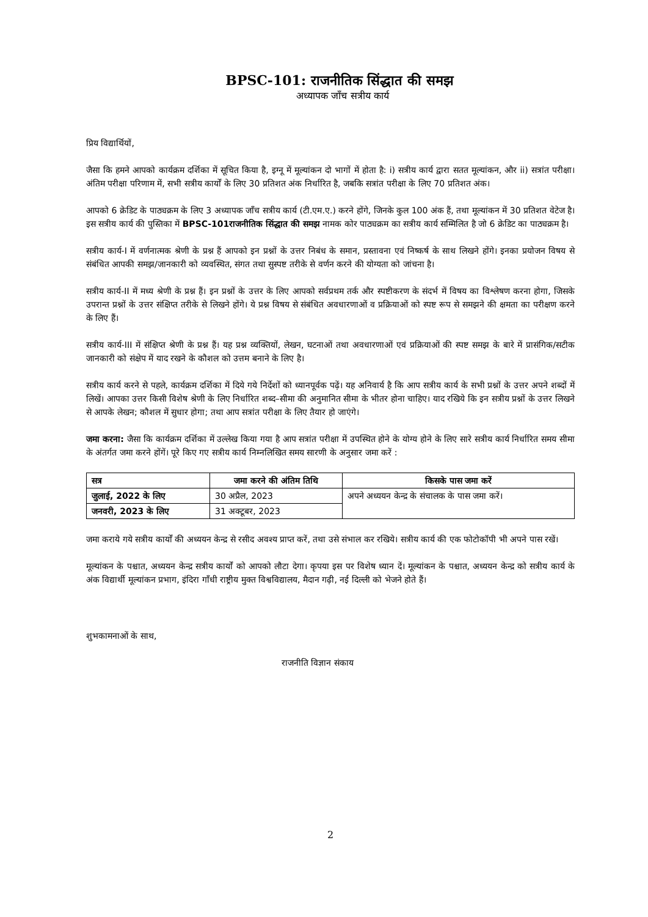BPSC-101: राजनीतिक सिंद्धात की समझ
अध्यापक जाँच सत्रीय कार्य
प्रिय विद्यार्थियों,
जैसा कि हमने आपको कार्यक्रम दर्शिका में सूचित किया है, इग्नू में मूल्यांकन दो भागों में होता है: i) सत्रीय कार्य द्वारा सतत मूल्यांकन, और ii) सत्रांत परीक्षा। अंतिम परीक्षा परिणाम में, सभी सत्रीय कार्यों के लिए 30 प्रतिशत अंक निर्धारित है, जबकि सत्रांत परीक्षा के लिए 70 प्रतिशत अंक।
आपको 6 क्रेडिट के पाठ्यक्रम के लिए 3 अध्यापक जाँच सत्रीय कार्य (टी.एम.ए.) करने होंगे, जिनके कुल 100 अंक हैं, तथा मूल्यांकन में 30 प्रतिशत वेटेज है। इस सत्रीय कार्य की पुस्तिका में BPSC-101राजनीतिक सिंद्धात की समझ नामक कोर पाठ्यक्रम का सत्रीय कार्य सम्मिलित है जो 6 क्रेडिट का पाठ्यक्रम है।
सत्रीय कार्य-I में वर्णनात्मक श्रेणी के प्रश्न हैं आपको इन प्रश्नों के उत्तर निबंध के समान, प्रस्तावना एवं निष्कर्ष के साथ लिखने होंगे। इनका प्रयोजन विषय से संबंधित आपकी समझ/जानकारी को व्यवस्थित, संगत तथा सुस्पष्ट तरीके से वर्णन करने की योग्यता को जांचना है।
सत्रीय कार्य-II में मध्य श्रेणी के प्रश्न हैं। इन प्रश्नों के उत्तर के लिए आपको सर्वप्रथम तर्क और स्पष्टीकरण के संदर्भ में विषय का विश्लेषण करना होगा, जिसके उपरान्त प्रश्नों के उत्तर संक्षिप्त तरीके से लिखने होंगे। ये प्रश्न विषय से संबंधित अवधारणाओं व प्रक्रियाओं को स्पष्ट रूप से समझने की क्षमता का परीक्षण करने के लिए हैं।
सत्रीय कार्य-III में संक्षिप्त श्रेणी के प्रश्न हैं। यह प्रश्न व्यक्तियों, लेखन, घटनाओं तथा अवधारणाओं एवं प्रक्रियाओं की स्पष्ट समझ के बारे में प्रासंगिक/सटीक जानकारी को संक्षेप में याद रखने के कौशल को उत्तम बनाने के लिए है।
सत्रीय कार्य करने से पहले, कार्यक्रम दर्शिका में दिये गये निर्देशों को ध्यानपूर्वक पढ़ें। यह अनिवार्य है कि आप सत्रीय कार्य के सभी प्रश्नों के उत्तर अपने शब्दों में लिखें। आपका उत्तर किसी विशेष श्रेणी के लिए निर्धारित शब्द–सीमा की अनुमानित सीमा के भीतर होना चाहिए। याद रखिये कि इन सत्रीय प्रश्नों के उत्तर लिखने से आपके लेखन; कौशल में सुधार होगा; तथा आप सत्रांत परीक्षा के लिए तैयार हो जाएंगे।
जमा करना: जैसा कि कार्यक्रम दर्शिका में उल्लेख किया गया है आप सत्रांत परीक्षा में उपस्थित होने के योग्य होने के लिए सारे सत्रीय कार्य निर्धारित समय सीमा के अंतर्गत जमा करने होंगें। पूरे किए गए सत्रीय कार्य निम्नलिखित समय सारणी के अनुसार जमा करें :
| सत्र | जमा करने की अंतिम तिथि | किसके पास जमा करें |
| --- | --- | --- |
| जुलाई, 2022 के लिए | 30 अप्रैल, 2023 | अपने अध्ययन केन्द्र के संचालक के पास जमा करें। |
| जनवरी, 2023 के लिए | 31 अक्टूबर, 2023 | |
जमा कराये गये सत्रीय कार्यों की अध्ययन केन्द्र से रसीद अवश्य प्राप्त करें, तथा उसे संभाल कर रखिये। सत्रीय कार्य की एक फोटोकॉपी भी अपने पास रखें।
मूल्यांकन के पश्चात, अध्ययन केन्द्र सत्रीय कार्यों को आपको लौटा देगा। कृपया इस पर विशेष ध्यान दें। मूल्यांकन के पश्चात, अध्ययन केन्द्र को सत्रीय कार्य के अंक विद्यार्थी मूल्यांकन प्रभाग, इंदिरा गाँधी राष्ट्रीय मुक्त विश्वविद्यालय, मैदान गढ़ी, नई दिल्ली को भेजने होते हैं।
शुभकामनाओं के साथ,
राजनीति विज्ञान संकाय
2